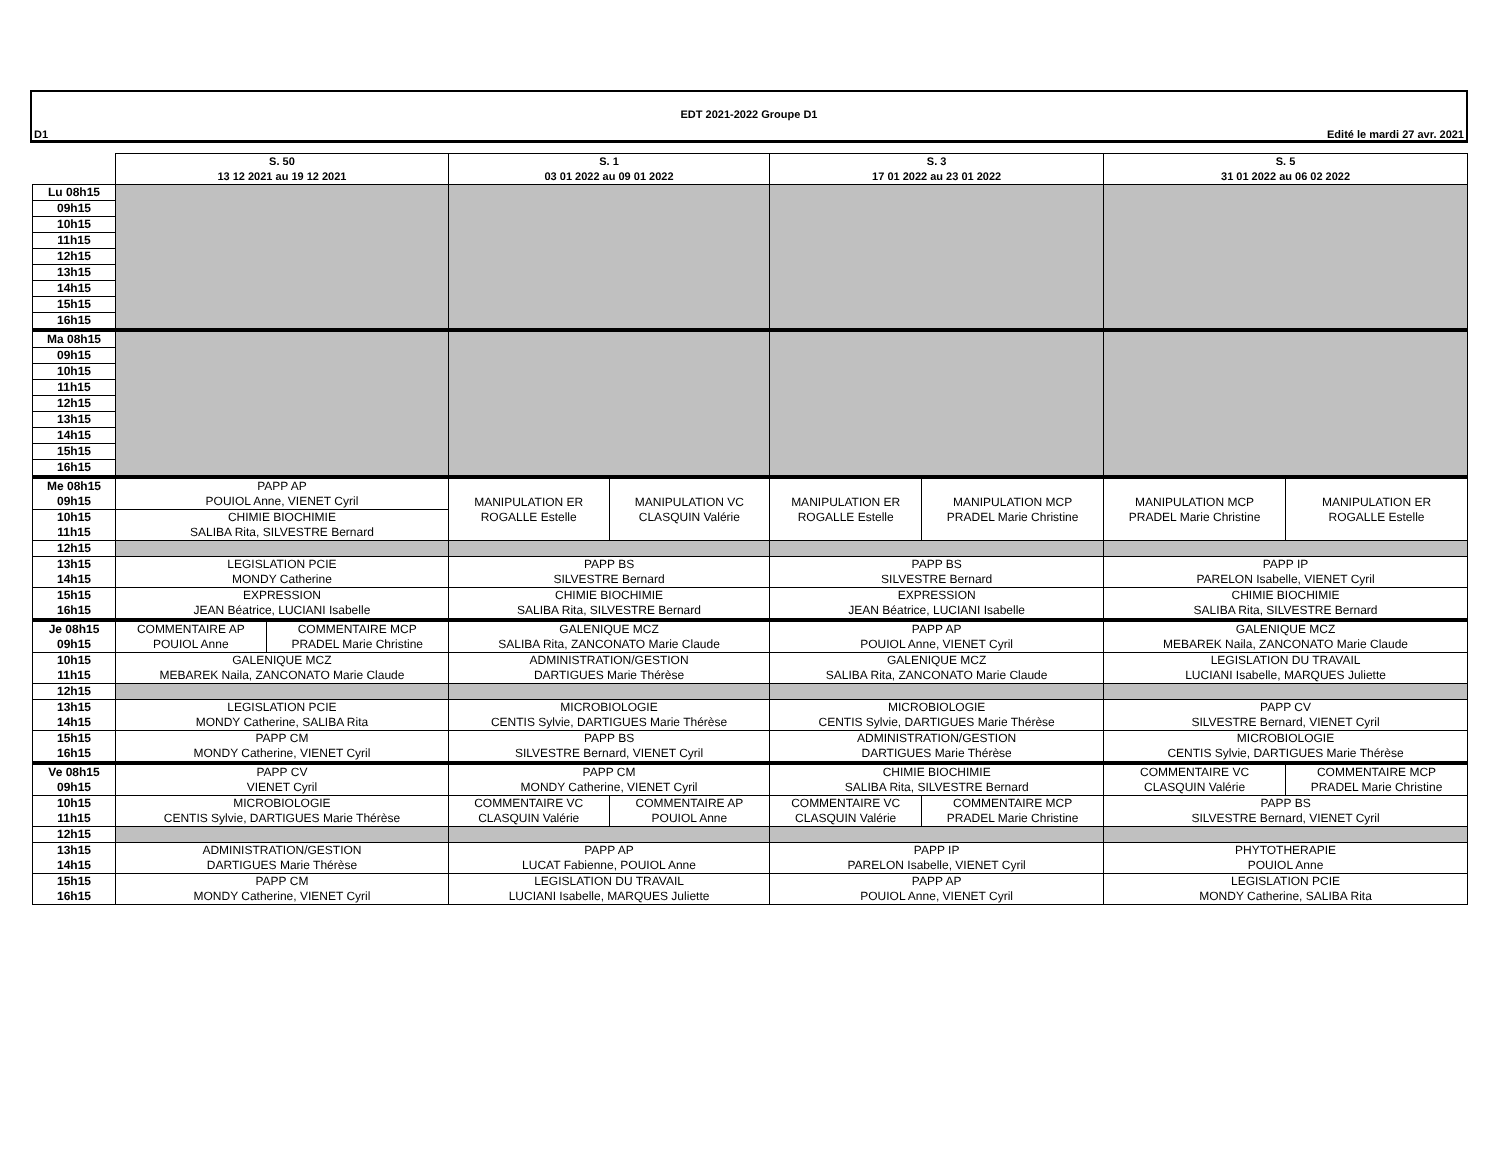EDT 2021-2022 Groupe D1
D1 Edité le mardi 27 avr. 2021
| | S. 50 13 12 2021 au 19 12 2021 | | S. 1 03 01 2022 au 09 01 2022 | | S. 3 17 01 2022 au 23 01 2022 | | S. 5 31 01 2022 au 06 02 2022 | |
| --- | --- | --- | --- | --- | --- | --- | --- | --- |
| Lu 08h15 | | | | | | | | |
| 09h15 | | | | | | | | |
| 10h15 | | | | | | | | |
| 11h15 | | | | | | | | |
| 12h15 | | | | | | | | |
| 13h15 | | | | | | | | |
| 14h15 | | | | | | | | |
| 15h15 | | | | | | | | |
| 16h15 | | | | | | | | |
| Ma 08h15 | | | | | | | | |
| 09h15 | | | | | | | | |
| 10h15 | | | | | | | | |
| 11h15 | | | | | | | | |
| 12h15 | | | | | | | | |
| 13h15 | | | | | | | | |
| 14h15 | | | | | | | | |
| 15h15 | | | | | | | | |
| 16h15 | | | | | | | | |
| Me 08h15 09h15 | PAPP AP POUIOL Anne, VIENET Cyril | | MANIPULATION ER ROGALLE Estelle | MANIPULATION VC CLASQUIN Valérie | MANIPULATION ER ROGALLE Estelle | MANIPULATION MCP PRADEL Marie Christine | MANIPULATION MCP PRADEL Marie Christine | MANIPULATION ER ROGALLE Estelle |
| 10h15 11h15 | CHIMIE BIOCHIMIE SALIBA Rita, SILVESTRE Bernard | | | | | | | |
| 12h15 | | | | | | | | |
| 13h15 14h15 | LEGISLATION PCIE MONDY Catherine | | PAPP BS SILVESTRE Bernard | | PAPP BS SILVESTRE Bernard | | PAPP IP PARELON Isabelle, VIENET Cyril | |
| 15h15 16h15 | EXPRESSION JEAN Béatrice, LUCIANI Isabelle | | CHIMIE BIOCHIMIE SALIBA Rita, SILVESTRE Bernard | | EXPRESSION JEAN Béatrice, LUCIANI Isabelle | | CHIMIE BIOCHIMIE SALIBA Rita, SILVESTRE Bernard | |
| Je 08h15 09h15 | COMMENTAIRE AP POUIOL Anne | COMMENTAIRE MCP PRADEL Marie Christine | GALENIQUE MCZ SALIBA Rita, ZANCONATO Marie Claude | | PAPP AP POUIOL Anne, VIENET Cyril | | GALENIQUE MCZ MEBAREK Naila, ZANCONATO Marie Claude | |
| 10h15 11h15 | GALENIQUE MCZ MEBAREK Naila, ZANCONATO Marie Claude | | ADMINISTRATION/GESTION DARTIGUES Marie Thérèse | | GALENIQUE MCZ SALIBA Rita, ZANCONATO Marie Claude | | LEGISLATION DU TRAVAIL LUCIANI Isabelle, MARQUES Juliette | |
| 12h15 | | | | | | | | |
| 13h15 14h15 | LEGISLATION PCIE MONDY Catherine, SALIBA Rita | | MICROBIOLOGIE CENTIS Sylvie, DARTIGUES Marie Thérèse | | MICROBIOLOGIE CENTIS Sylvie, DARTIGUES Marie Thérèse | | PAPP CV SILVESTRE Bernard, VIENET Cyril | |
| 15h15 16h15 | PAPP CM MONDY Catherine, VIENET Cyril | | PAPP BS SILVESTRE Bernard, VIENET Cyril | | ADMINISTRATION/GESTION DARTIGUES Marie Thérèse | | MICROBIOLOGIE CENTIS Sylvie, DARTIGUES Marie Thérèse | |
| Ve 08h15 09h15 | PAPP CV VIENET Cyril | | PAPP CM MONDY Catherine, VIENET Cyril | | CHIMIE BIOCHIMIE SALIBA Rita, SILVESTRE Bernard | | COMMENTAIRE VC CLASQUIN Valérie | COMMENTAIRE MCP PRADEL Marie Christine |
| 10h15 11h15 | MICROBIOLOGIE CENTIS Sylvie, DARTIGUES Marie Thérèse | | COMMENTAIRE VC CLASQUIN Valérie | COMMENTAIRE AP POUIOL Anne | COMMENTAIRE VC CLASQUIN Valérie | COMMENTAIRE MCP PRADEL Marie Christine | PAPP BS SILVESTRE Bernard, VIENET Cyril | |
| 12h15 | | | | | | | | |
| 13h15 14h15 | ADMINISTRATION/GESTION DARTIGUES Marie Thérèse | | PAPP AP LUCAT Fabienne, POUIOL Anne | | PAPP IP PARELON Isabelle, VIENET Cyril | | PHYTOTHERAPIE POUIOL Anne | |
| 15h15 16h15 | PAPP CM MONDY Catherine, VIENET Cyril | | LEGISLATION DU TRAVAIL LUCIANI Isabelle, MARQUES Juliette | | PAPP AP POUIOL Anne, VIENET Cyril | | LEGISLATION PCIE MONDY Catherine, SALIBA Rita | |